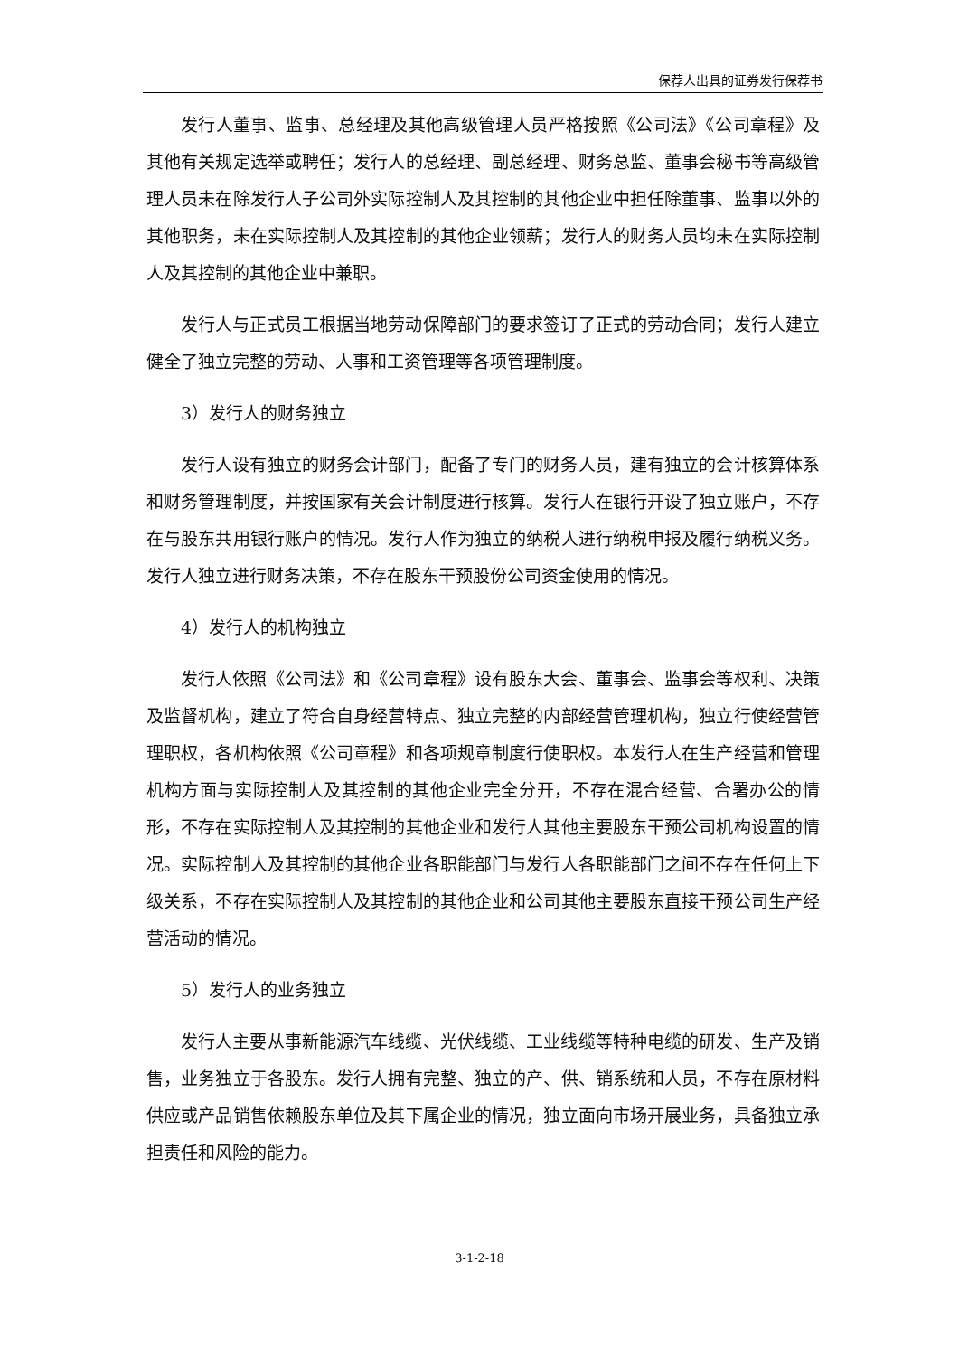保荐人出具的证券发行保荐书
发行人董事、监事、总经理及其他高级管理人员严格按照《公司法》《公司章程》及其他有关规定选举或聘任；发行人的总经理、副总经理、财务总监、董事会秘书等高级管理人员未在除发行人子公司外实际控制人及其控制的其他企业中担任除董事、监事以外的其他职务，未在实际控制人及其控制的其他企业领薪；发行人的财务人员均未在实际控制人及其控制的其他企业中兼职。
发行人与正式员工根据当地劳动保障部门的要求签订了正式的劳动合同；发行人建立健全了独立完整的劳动、人事和工资管理等各项管理制度。
3）发行人的财务独立
发行人设有独立的财务会计部门，配备了专门的财务人员，建有独立的会计核算体系和财务管理制度，并按国家有关会计制度进行核算。发行人在银行开设了独立账户，不存在与股东共用银行账户的情况。发行人作为独立的纳税人进行纳税申报及履行纳税义务。发行人独立进行财务决策，不存在股东干预股份公司资金使用的情况。
4）发行人的机构独立
发行人依照《公司法》和《公司章程》设有股东大会、董事会、监事会等权利、决策及监督机构，建立了符合自身经营特点、独立完整的内部经营管理机构，独立行使经营管理职权，各机构依照《公司章程》和各项规章制度行使职权。本发行人在生产经营和管理机构方面与实际控制人及其控制的其他企业完全分开，不存在混合经营、合署办公的情形，不存在实际控制人及其控制的其他企业和发行人其他主要股东干预公司机构设置的情况。实际控制人及其控制的其他企业各职能部门与发行人各职能部门之间不存在任何上下级关系，不存在实际控制人及其控制的其他企业和公司其他主要股东直接干预公司生产经营活动的情况。
5）发行人的业务独立
发行人主要从事新能源汽车线缆、光伏线缆、工业线缆等特种电缆的研发、生产及销售，业务独立于各股东。发行人拥有完整、独立的产、供、销系统和人员，不存在原材料供应或产品销售依赖股东单位及其下属企业的情况，独立面向市场开展业务，具备独立承担责任和风险的能力。
3-1-2-18